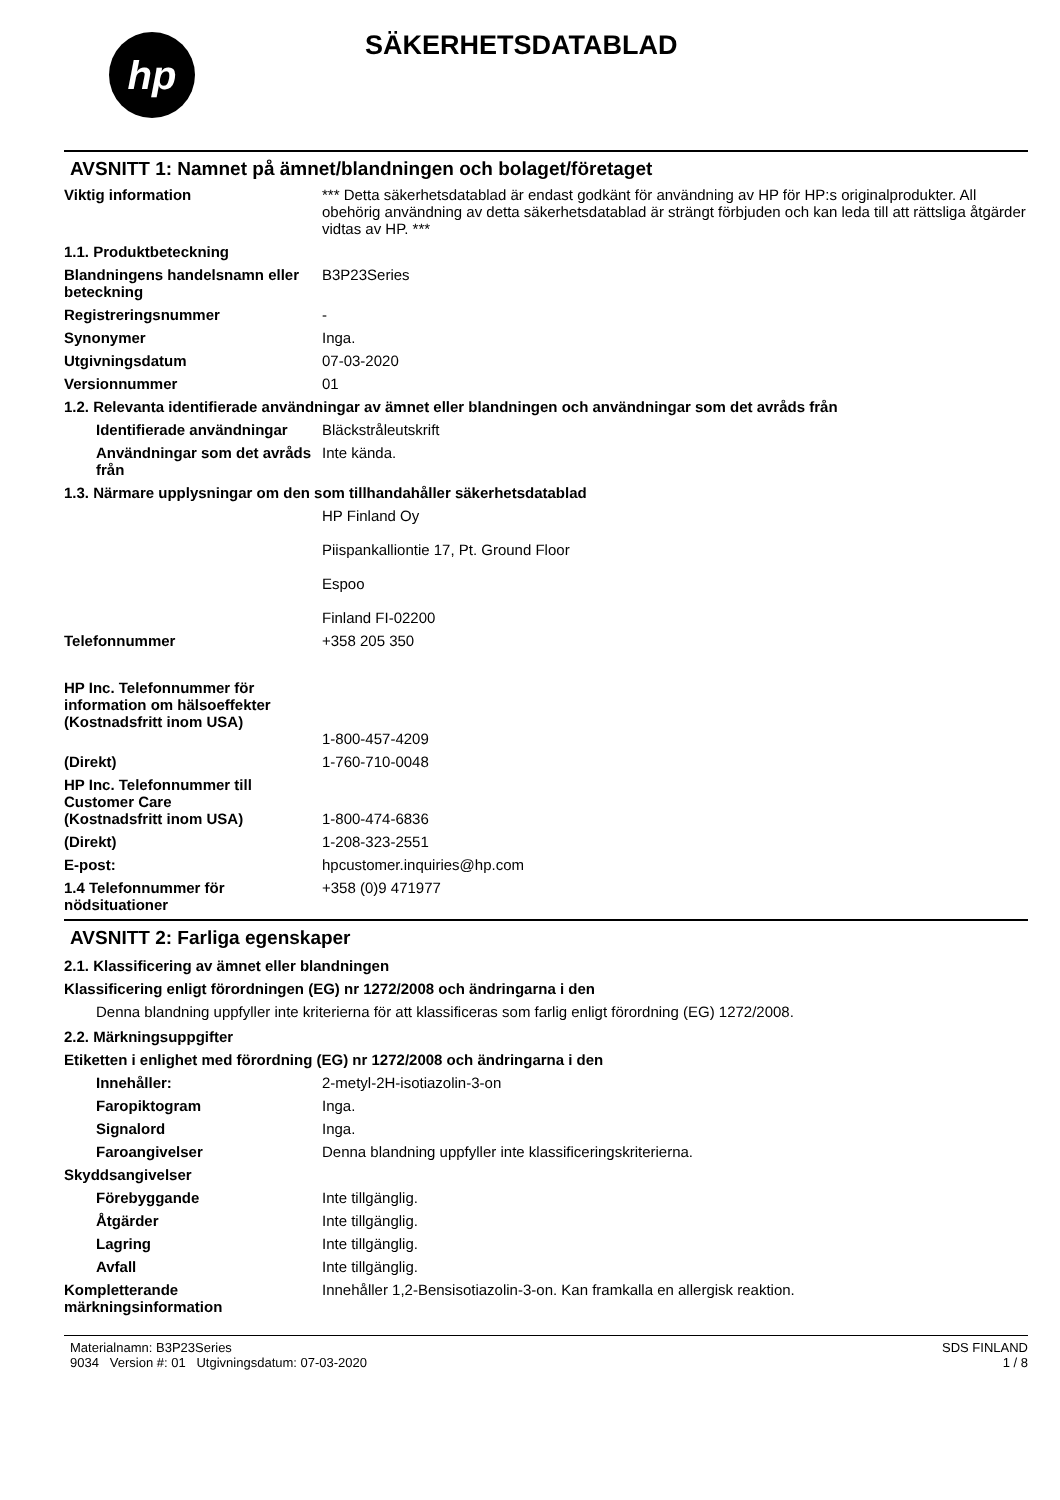hp
SÄKERHETSDATABLAD
AVSNITT 1: Namnet på ämnet/blandningen och bolaget/företaget
Viktig information *** Detta säkerhetsdatablad är endast godkänt för användning av HP för HP:s originalprodukter. All obehörig användning av detta säkerhetsdatablad är strängt förbjuden och kan leda till att rättsliga åtgärder vidtas av HP. ***
1.1. Produktbeteckning
Blandningens handelsnamn eller beteckning
B3P23Series
Registreringsnummer -
Synonymer Inga.
Utgivningsdatum 07-03-2020
Versionnummer 01
1.2. Relevanta identifierade användningar av ämnet eller blandningen och användningar som det avråds från
Identifierade användningar
Bläckstråleutskrift
Användningar som det avråds från
Inte kända.
1.3. Närmare upplysningar om den som tillhandahåller säkerhetsdatablad
HP Finland Oy
Piispankalliontie 17, Pt. Ground Floor
Espoo
Finland FI-02200
Telefonnummer +358 205 350
HP Inc. Telefonnummer för information om hälsoeffekter
(Kostnadsfritt inom USA)
1-800-457-4209
(Direkt) 1-760-710-0048
HP Inc. Telefonnummer till Customer Care
(Kostnadsfritt inom USA)
1-800-474-6836
(Direkt) 1-208-323-2551
E-post: hpcustomer.inquiries@hp.com
1.4 Telefonnummer för nödsituationer
+358 (0)9 471977
AVSNITT 2: Farliga egenskaper
2.1. Klassificering av ämnet eller blandningen
Klassificering enligt förordningen (EG) nr 1272/2008 och ändringarna i den
Denna blandning uppfyller inte kriterierna för att klassificeras som farlig enligt förordning (EG) 1272/2008.
2.2. Märkningsuppgifter
Etiketten i enlighet med förordning (EG) nr 1272/2008 och ändringarna i den
Innehåller: 2-metyl-2H-isotiazolin-3-on
Faropiktogram Inga.
Signalord Inga.
Faroangivelser Denna blandning uppfyller inte klassificeringskriterierna.
Skyddsangivelser
Förebyggande Inte tillgänglig.
Åtgärder Inte tillgänglig.
Lagring Inte tillgänglig.
Avfall Inte tillgänglig.
Kompletterande märkningsinformation
Innehåller 1,2-Bensisotiazolin-3-on. Kan framkalla en allergisk reaktion.
Materialnamn: B3P23Series
9034 Version #: 01 Utgivningsdatum: 07-03-2020
SDS FINLAND
1 / 8